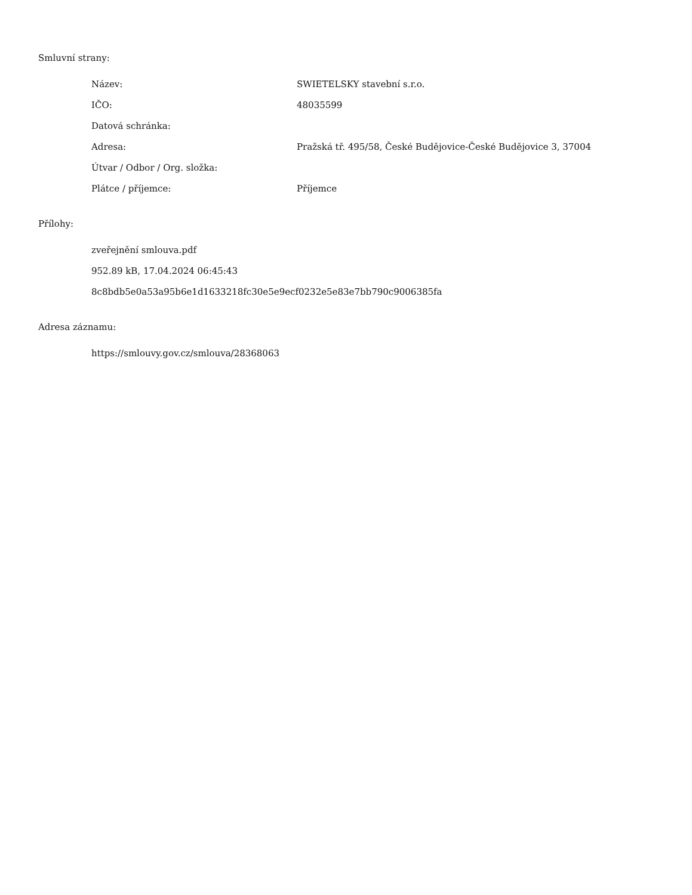Smluvní strany:
| Název: | SWIETELSKY stavební s.r.o. |
| IČO: | 48035599 |
| Datová schránka: | |
| Adresa: | Pražská tř. 495/58, České Budějovice-České Budějovice 3, 37004 |
| Útvar / Odbor / Org. složka: | |
| Plátce / příjemce: | Příjemce |
Přílohy:
zveřejnění smlouva.pdf
952.89 kB, 17.04.2024 06:45:43
8c8bdb5e0a53a95b6e1d1633218fc30e5e9ecf0232e5e83e7bb790c9006385fa
Adresa záznamu:
https://smlouvy.gov.cz/smlouva/28368063